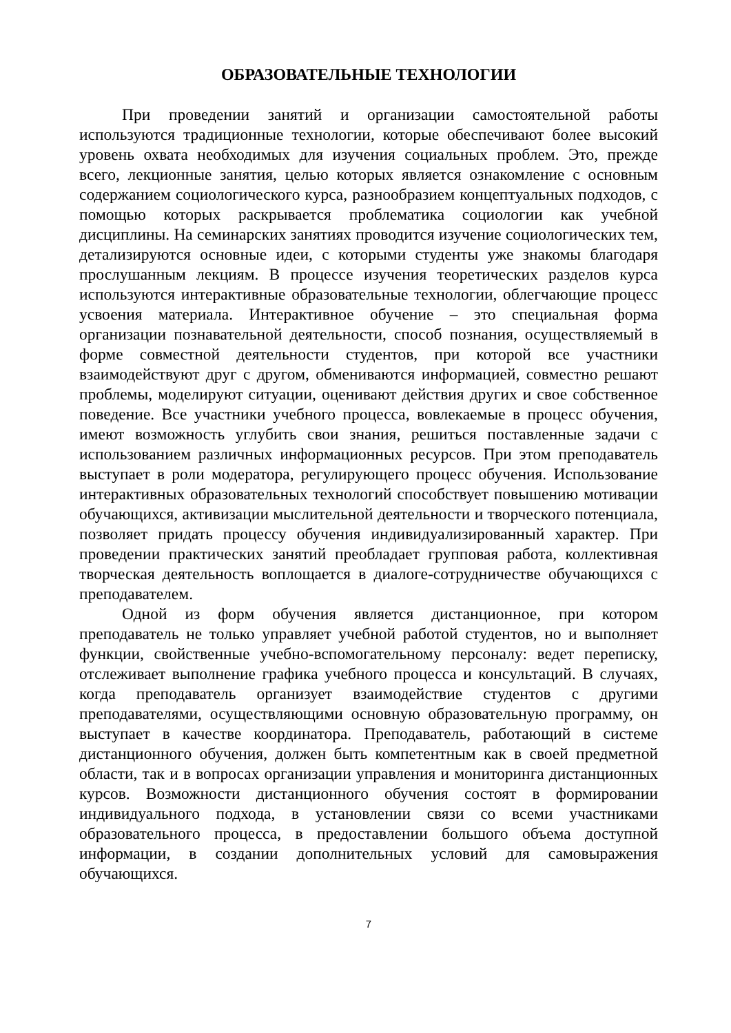ОБРАЗОВАТЕЛЬНЫЕ ТЕХНОЛОГИИ
При проведении занятий и организации самостоятельной работы используются традиционные технологии, которые обеспечивают более высокий уровень охвата необходимых для изучения социальных проблем. Это, прежде всего, лекционные занятия, целью которых является ознакомление с основным содержанием социологического курса, разнообразием концептуальных подходов, с помощью которых раскрывается проблематика социологии как учебной дисциплины. На семинарских занятиях проводится изучение социологических тем, детализируются основные идеи, с которыми студенты уже знакомы благодаря прослушанным лекциям. В процессе изучения теоретических разделов курса используются интерактивные образовательные технологии, облегчающие процесс усвоения материала. Интерактивное обучение – это специальная форма организации познавательной деятельности, способ познания, осуществляемый в форме совместной деятельности студентов, при которой все участники взаимодействуют друг с другом, обмениваются информацией, совместно решают проблемы, моделируют ситуации, оценивают действия других и свое собственное поведение. Все участники учебного процесса, вовлекаемые в процесс обучения, имеют возможность углубить свои знания, решиться поставленные задачи с использованием различных информационных ресурсов. При этом преподаватель выступает в роли модератора, регулирующего процесс обучения. Использование интерактивных образовательных технологий способствует повышению мотивации обучающихся, активизации мыслительной деятельности и творческого потенциала, позволяет придать процессу обучения индивидуализированный характер. При проведении практических занятий преобладает групповая работа, коллективная творческая деятельность воплощается в диалоге-сотрудничестве обучающихся с преподавателем.
Одной из форм обучения является дистанционное, при котором преподаватель не только управляет учебной работой студентов, но и выполняет функции, свойственные учебно-вспомогательному персоналу: ведет переписку, отслеживает выполнение графика учебного процесса и консультаций. В случаях, когда преподаватель организует взаимодействие студентов с другими преподавателями, осуществляющими основную образовательную программу, он выступает в качестве координатора. Преподаватель, работающий в системе дистанционного обучения, должен быть компетентным как в своей предметной области, так и в вопросах организации управления и мониторинга дистанционных курсов. Возможности дистанционного обучения состоят в формировании индивидуального подхода, в установлении связи со всеми участниками образовательного процесса, в предоставлении большого объема доступной информации, в создании дополнительных условий для самовыражения обучающихся.
7